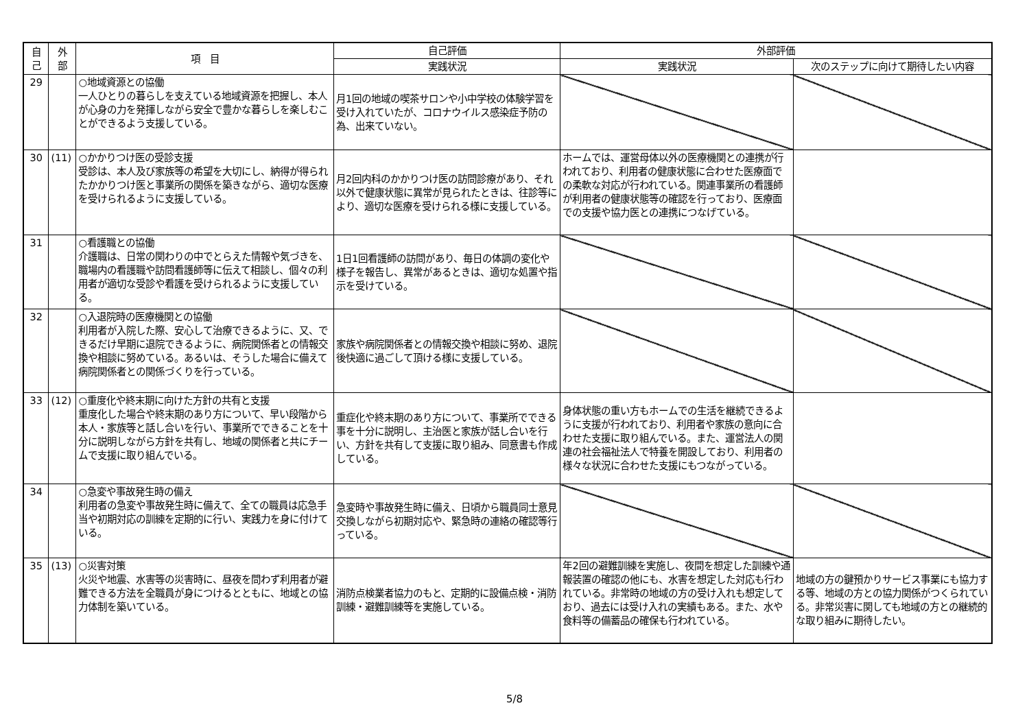| 自 己 | 外 部 | 項 目 | 自己評価 | 外部評価 | |
| --- | --- | --- | --- | --- | --- |
| | | | 実践状況 | 実践状況 | 次のステップに向けて期待したい内容 |
| 29 | | ○地域資源との協働 一人ひとりの暮らしを支えている地域資源を把握し、本人が心身の力を発揮しながら安全で豊かな暮らしを楽しむことができるよう支援している。 | 月1回の地域の喫茶サロンや小中学校の体験学習を受け入れていたが、コロナウイルス感染症予防の為、出来ていない。 | | |
| 30 | (11) | ○かかりつけ医の受診支援 受診は、本人及び家族等の希望を大切にし、納得が得られたかかりつけ医と事業所の関係を築きながら、適切な医療を受けられるように支援している。 | 月2回内科のかかりつけ医の訪問診療があり、それ以外で健康状態に異常が見られたときは、往診等により、適切な医療を受けられる様に支援している。 | ホームでは、運営母体以外の医療機関との連携が行われており、利用者の健康状態に合わせた医療面での柔軟な対応が行われている。関連事業所の看護師が利用者の健康状態等の確認を行っており、医療面での支援や協力医との連携につなげている。 | |
| 31 | | ○看護職との協働 介護職は、日常の関わりの中でとらえた情報や気づきを、職場内の看護職や訪問看護師等に伝えて相談し、個々の利用者が適切な受診や看護を受けられるように支援している。 | 1日1回看護師の訪問があり、毎日の体調の変化や様子を報告し、異常があるときは、適切な処置や指示を受けている。 | | |
| 32 | | ○入退院時の医療機関との協働 利用者が入院した際、安心して治療できるように、又、できるだけ早期に退院できるように、病院関係者との情報交換や相談に努めている。あるいは、そうした場合に備えて病院関係者との関係づくりを行っている。 | 家族や病院関係者との情報交換や相談に努め、退院後快適に過ごして頂ける様に支援している。 | | |
| 33 | (12) | ○重度化や終末期に向けた方針の共有と支援 重度化した場合や終末期のあり方について、早い段階から本人・家族等と話し合いを行い、事業所でできることを十分に説明しながら方針を共有し、地域の関係者と共にチームで支援に取り組んでいる。 | 重症化や終末期のあり方について、事業所でできる事を十分に説明し、主治医と家族が話し合いを行い、方針を共有して支援に取り組み、同意書も作成している。 | 身体状態の重い方もホームでの生活を継続できるように支援が行われており、利用者や家族の意向に合わせた支援に取り組んでいる。また、運営法人の関連の社会福祉法人で特養を開設しており、利用者の様々な状況に合わせた支援にもつながっている。 | |
| 34 | | ○急変や事故発生時の備え 利用者の急変や事故発生時に備えて、全ての職員は応急手当や初期対応の訓練を定期的に行い、実践力を身に付けている。 | 急変時や事故発生時に備え、日頃から職員同士意見交換しながら初期対応や、緊急時の連絡の確認等行っている。 | | |
| 35 | (13) | ○災害対策 火災や地震、水害等の災害時に、昼夜を問わず利用者が避難できる方法を全職員が身につけるとともに、地域との協力体制を築いている。 | 消防点検業者協力のもと、定期的に設備点検・消防訓練・避難訓練等を実施している。 | 年2回の避難訓練を実施し、夜間を想定した訓練や通報装置の確認の他にも、水害を想定した対応も行われている。非常時の地域の方の受け入れも想定しており、過去には受け入れの実績もある。また、水や食料等の備蓄品の確保も行われている。 | 地域の方の鍵預かりサービス事業にも協力する等、地域の方との協力関係がつくられている。非常災害に関しても地域の方との継続的な取り組みに期待したい。 |
5/8